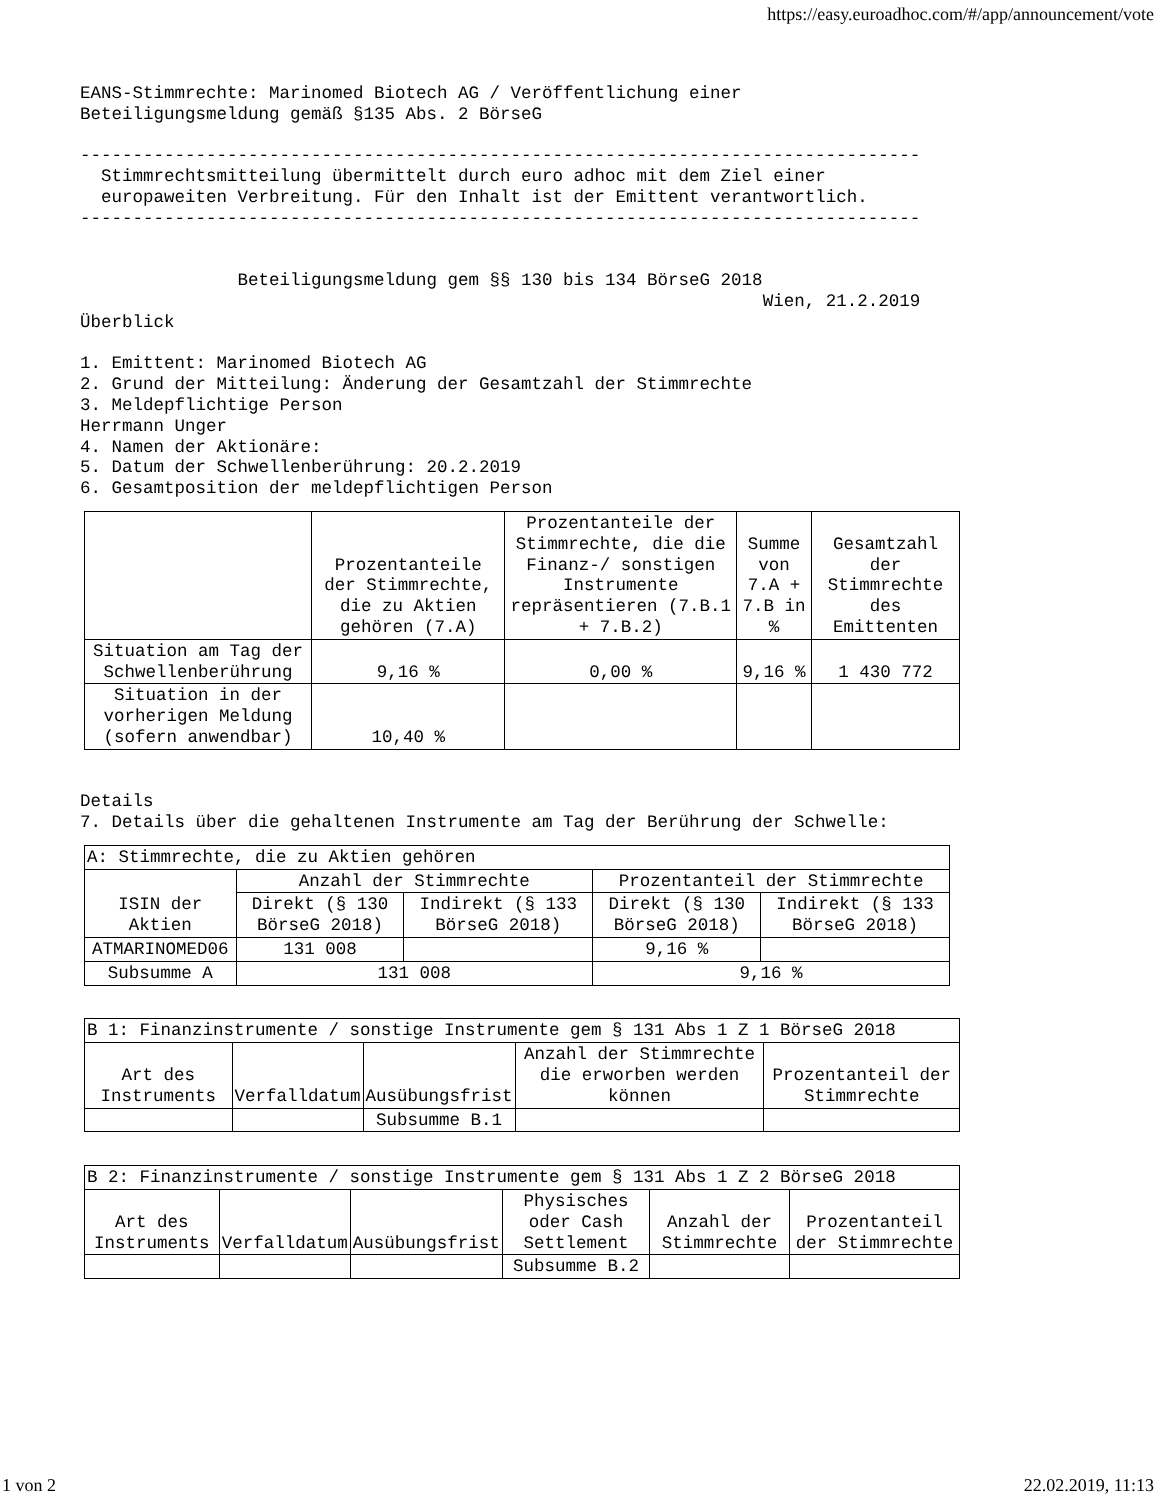https://easy.euroadhoc.com/#/app/announcement/vote
EANS-Stimmrechte: Marinomed Biotech AG / Veröffentlichung einer Beteiligungsmeldung gemäß §135 Abs. 2 BörseG
-------------------------------------------------------------------------------- Stimmrechtsmitteilung übermittelt durch euro adhoc mit dem Ziel einer europaweiten Verbreitung. Für den Inhalt ist der Emittent verantwortlich. --------------------------------------------------------------------------------
Beteiligungsmeldung gem §§ 130 bis 134 BörseG 2018 Wien, 21.2.2019 Überblick
1. Emittent: Marinomed Biotech AG 2. Grund der Mitteilung: Änderung der Gesamtzahl der Stimmrechte 3. Meldepflichtige Person Herrmann Unger 4. Namen der Aktionäre: 5. Datum der Schwellenberührung: 20.2.2019 6. Gesamtposition der meldepflichtigen Person
| | Prozentanteile der Stimmrechte, die zu Aktien gehören (7.A) | Prozentanteile der Stimmrechte, die die Finanz-/ sonstigen Instrumente repräsentieren (7.B.1 + 7.B.2) | Summe von 7.A + 7.B in % | Gesamtzahl der Stimmrechte des Emittenten |
| --- | --- | --- | --- | --- |
| Situation am Tag der Schwellenberührung | 9,16 % | 0,00 % | 9,16 % | 1 430 772 |
| Situation in der vorherigen Meldung (sofern anwendbar) | 10,40 % | | | |
Details 7. Details über die gehaltenen Instrumente am Tag der Berührung der Schwelle:
| A: Stimmrechte, die zu Aktien gehören | | | | |
| --- | --- | --- | --- | --- |
| ISIN der Aktien | Anzahl der Stimmrechte | | Prozentanteil der Stimmrechte | |
| | Direkt (§ 130 BörseG 2018) | Indirekt (§ 133 BörseG 2018) | Direkt (§ 130 BörseG 2018) | Indirekt (§ 133 BörseG 2018) |
| ATMARINOMED06 | 131 008 | | 9,16 % | |
| Subsumme A | 131 008 | | 9,16 % | |
| B 1: Finanzinstrumente / sonstige Instrumente gem § 131 Abs 1 Z 1 BörseG 2018 | | | | |
| --- | --- | --- | --- | --- |
| Art des Instruments | Verfalldatum | Ausübungsfrist | Anzahl der Stimmrechte die erworben werden können | Prozentanteil der Stimmrechte |
| | | Subsumme B.1 | | |
| B 2: Finanzinstrumente / sonstige Instrumente gem § 131 Abs 1 Z 2 BörseG 2018 | | | | | |
| --- | --- | --- | --- | --- | --- |
| Art des Instruments | Verfalldatum | Ausübungsfrist | Physisches oder Cash Settlement | Anzahl der Stimmrechte | Prozentanteil der Stimmrechte |
| | | | Subsumme B.2 | | |
1 von 2 22.02.2019, 11:13